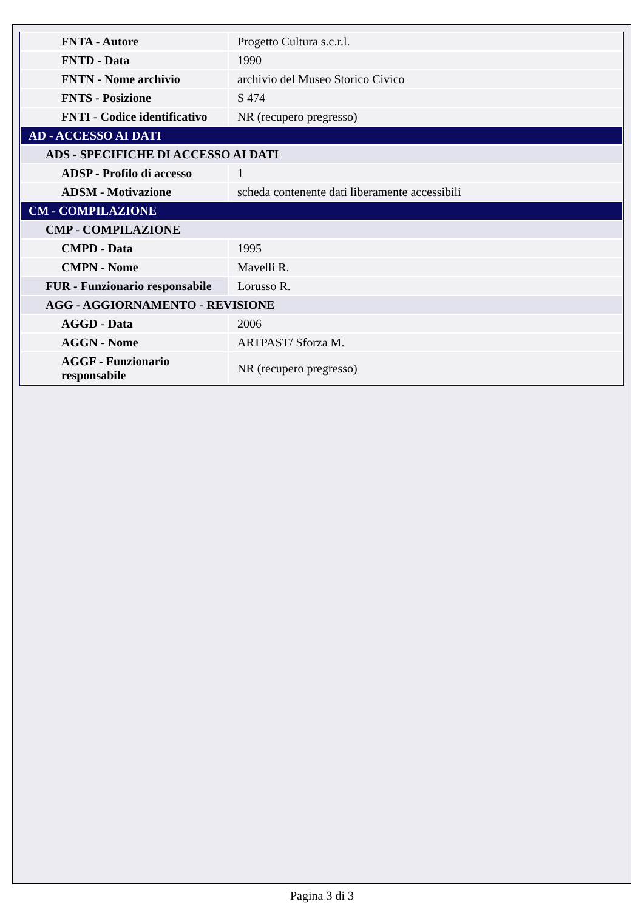| FNTA - Autore | Progetto Cultura s.c.r.l. |
| FNTD - Data | 1990 |
| FNTN - Nome archivio | archivio del Museo Storico Civico |
| FNTS - Posizione | S 474 |
| FNTI - Codice identificativo | NR (recupero pregresso) |
| AD - ACCESSO AI DATI | |
| ADS - SPECIFICHE DI ACCESSO AI DATI | |
| ADSP - Profilo di accesso | 1 |
| ADSM - Motivazione | scheda contenente dati liberamente accessibili |
| CM - COMPILAZIONE | |
| CMP - COMPILAZIONE | |
| CMPD - Data | 1995 |
| CMPN - Nome | Mavelli R. |
| FUR - Funzionario responsabile | Lorusso R. |
| AGG - AGGIORNAMENTO - REVISIONE | |
| AGGD - Data | 2006 |
| AGGN - Nome | ARTPAST/ Sforza M. |
| AGGF - Funzionario responsabile | NR (recupero pregresso) |
Pagina 3 di 3